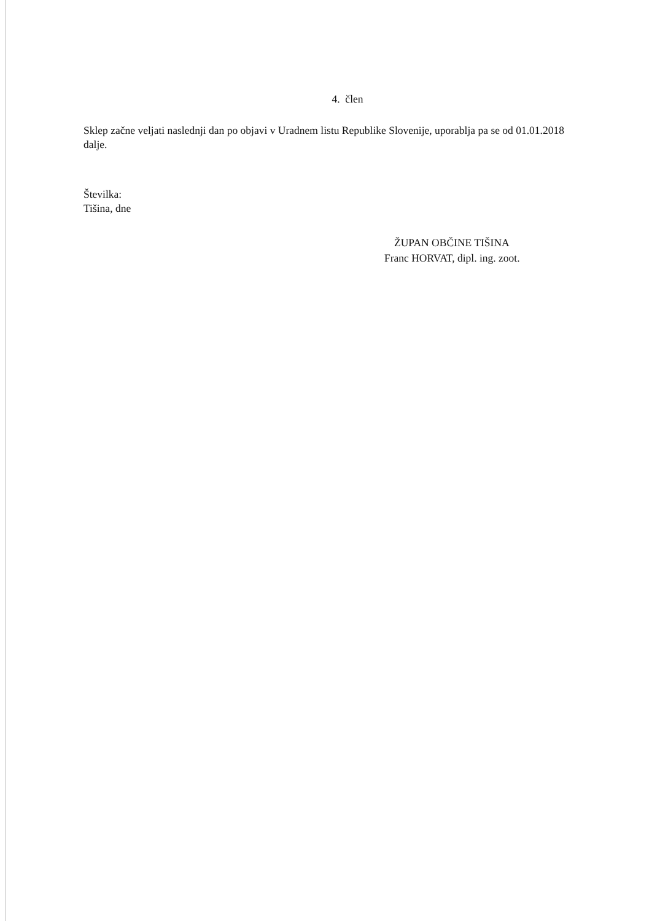4. člen
Sklep začne veljati naslednji dan po objavi v Uradnem listu Republike Slovenije, uporablja pa se od 01.01.2018 dalje.
Številka:
Tišina, dne
ŽUPAN OBČINE TIŠINA
Franc HORVAT, dipl. ing. zoot.